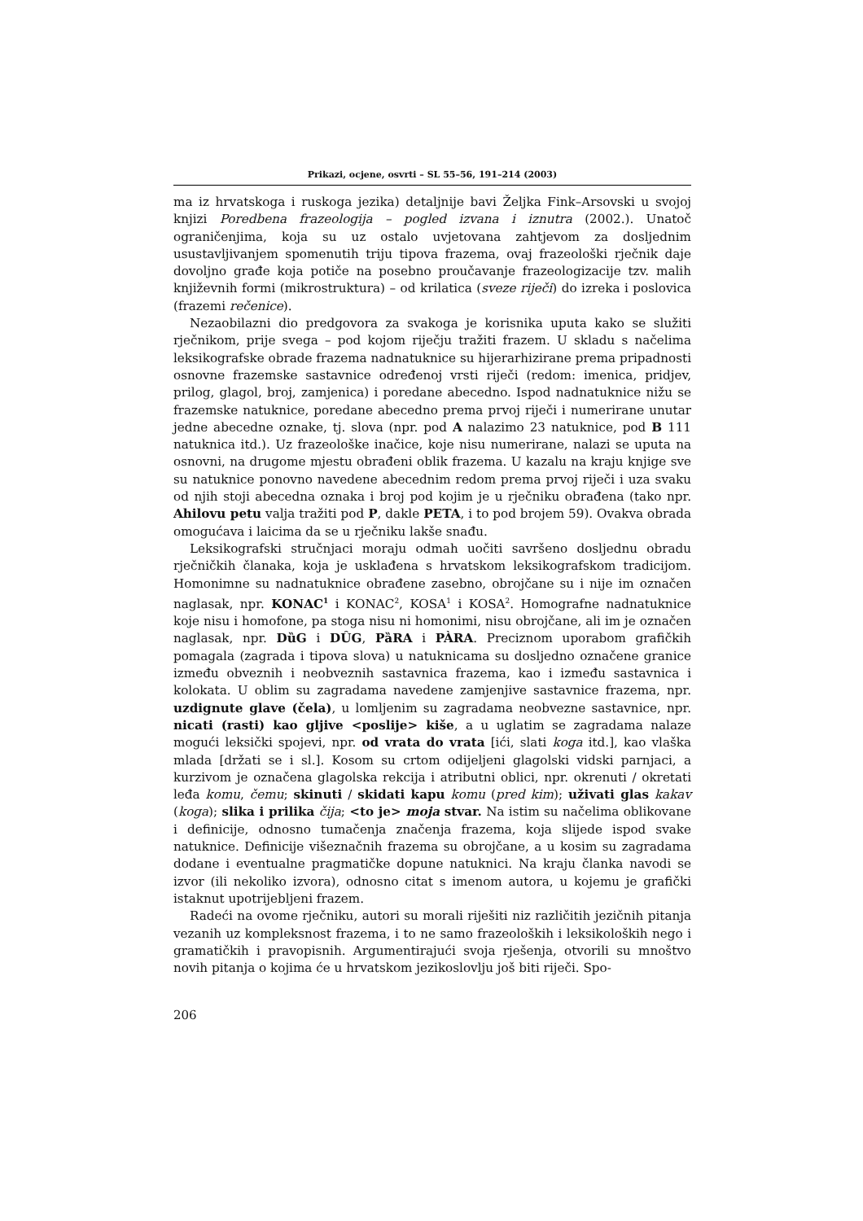Prikazi, ocjene, osvrti – SL 55–56, 191–214 (2003)
ma iz hrvatskoga i ruskoga jezika) detaljnije bavi Željka Fink–Arsovski u svojoj knjizi Poredbena frazeologija – pogled izvana i iznutra (2002.). Unatoč ograničenjima, koja su uz ostalo uvjetovana zahtjevom za dosljednim usustavljivanjem spomenutih triju tipova frazema, ovaj frazeološki rječnik daje dovoljno građe koja potiče na posebno proučavanje frazeologizacije tzv. malih književnih formi (mikrostruktura) – od krilatica (sveze riječi) do izreka i poslovica (frazemi rečenice).
Nezaobilazni dio predgovora za svakoga je korisnika uputa kako se služiti rječnikom, prije svega – pod kojom riječju tražiti frazem. U skladu s načelima leksikografske obrade frazema nadnatuknice su hijerarhizirane prema pripadnosti osnovne frazemske sastavnice određenoj vrsti riječi (redom: imenica, pridjev, prilog, glagol, broj, zamjenica) i poredane abecedno. Ispod nadnatuknice nižu se frazemske natuknice, poredane abecedno prema prvoj riječi i numerirane unutar jedne abecedne oznake, tj. slova (npr. pod A nalazimo 23 natuknice, pod B 111 natuknica itd.). Uz frazeološke inačice, koje nisu numerirane, nalazi se uputa na osnovni, na drugome mjestu obrađeni oblik frazema. U kazalu na kraju knjige sve su natuknice ponovno navedene abecednim redom prema prvoj riječi i uza svaku od njih stoji abecedna oznaka i broj pod kojim je u rječniku obrađena (tako npr. Ahilovu petu valja tražiti pod P, dakle PETA, i to pod brojem 59). Ovakva obrada omogućava i laicima da se u rječniku lakše snađu.
Leksikografski stručnjaci moraju odmah uočiti savršeno dosljednu obradu rječničkih članaka, koja je usklađena s hrvatskom leksikografskom tradicijom. Homonimne su nadnatuknice obrađene zasebno, obrojčane su i nije im označen naglasak, npr. KONAC<sup>1</sup> i KONAC<sup>2</sup>, KOSA<sup>1</sup> i KOSA<sup>2</sup>. Homografne nadnatuknice koje nisu i homofone, pa stoga nisu ni homonimi, nisu obrojčane, ali im je označen naglasak, npr. DȕG i DȖG, PȁRA i PÀRA. Preciznom uporabom grafičkih pomagala (zagrada i tipova slova) u natuknicama su dosljedno označene granice između obveznih i neobveznih sastavnica frazema, kao i između sastavnica i kolokata. U oblim su zagradama navedene zamjenjive sastavnice frazema, npr. uzdignute glave (čela), u lomljenim su zagradama neobvezne sastavnice, npr. nicati (rasti) kao gljive <poslije> kiše, a u uglatim se zagradama nalaze mogući leksički spojevi, npr. od vrata do vrata [ići, slati koga itd.], kao vlaška mlada [držati se i sl.]. Kosom su crtom odijeljeni glagolski vidski parnjaci, a kurzivom je označena glagolska rekcija i atributni oblici, npr. okrenuti / okretati leđa komu, čemu; skinuti / skidati kapu komu (pred kim); uživati glas kakav (koga); slika i prilika čija; <to je> moja stvar. Na istim su načelima oblikovane i definicije, odnosno tumačenja značenja frazema, koja slijede ispod svake natuknice. Definicije višeznačnih frazema su obrojčane, a u kosim su zagradama dodane i eventualne pragmatičke dopune natuknici. Na kraju članka navodi se izvor (ili nekoliko izvora), odnosno citat s imenom autora, u kojemu je grafički istaknut upotrijebljeni frazem.
Radeći na ovome rječniku, autori su morali riješiti niz različitih jezičnih pitanja vezanih uz kompleksnost frazema, i to ne samo frazeoloških i leksikoloških nego i gramatičkih i pravopisnih. Argumentirajući svoja rješenja, otvorili su mnoštvo novih pitanja o kojima će u hrvatskom jezikoslovlju još biti riječi. Spo-
206